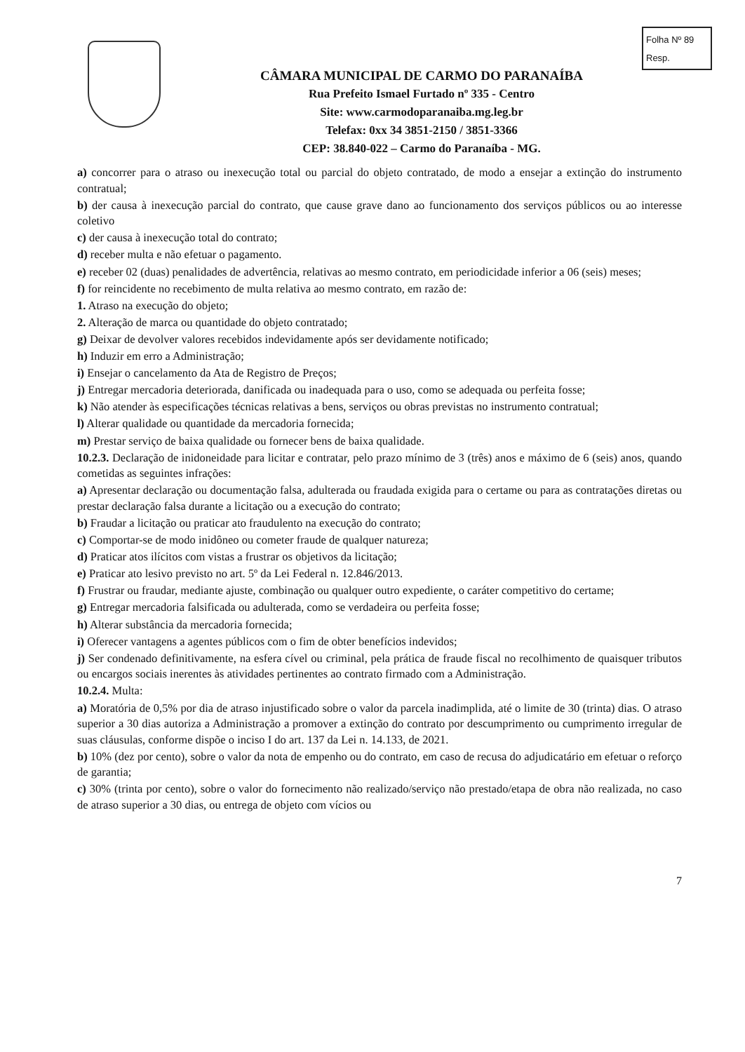Folha Nº 89
Resp.
CÂMARA MUNICIPAL DE CARMO DO PARANAÍBA
Rua Prefeito Ismael Furtado nº 335 - Centro
Site: www.carmodoparanaiba.mg.leg.br
Telefax: 0xx 34 3851-2150 / 3851-3366
CEP: 38.840-022 – Carmo do Paranaíba - MG.
a) concorrer para o atraso ou inexecução total ou parcial do objeto contratado, de modo a ensejar a extinção do instrumento contratual;
b) der causa à inexecução parcial do contrato, que cause grave dano ao funcionamento dos serviços públicos ou ao interesse coletivo
c) der causa à inexecução total do contrato;
d) receber multa e não efetuar o pagamento.
e) receber 02 (duas) penalidades de advertência, relativas ao mesmo contrato, em periodicidade inferior a 06 (seis) meses;
f) for reincidente no recebimento de multa relativa ao mesmo contrato, em razão de:
1. Atraso na execução do objeto;
2. Alteração de marca ou quantidade do objeto contratado;
g) Deixar de devolver valores recebidos indevidamente após ser devidamente notificado;
h) Induzir em erro a Administração;
i) Ensejar o cancelamento da Ata de Registro de Preços;
j) Entregar mercadoria deteriorada, danificada ou inadequada para o uso, como se adequada ou perfeita fosse;
k) Não atender às especificações técnicas relativas a bens, serviços ou obras previstas no instrumento contratual;
l) Alterar qualidade ou quantidade da mercadoria fornecida;
m) Prestar serviço de baixa qualidade ou fornecer bens de baixa qualidade.
10.2.3. Declaração de inidoneidade para licitar e contratar, pelo prazo mínimo de 3 (três) anos e máximo de 6 (seis) anos, quando cometidas as seguintes infrações:
a) Apresentar declaração ou documentação falsa, adulterada ou fraudada exigida para o certame ou para as contratações diretas ou prestar declaração falsa durante a licitação ou a execução do contrato;
b) Fraudar a licitação ou praticar ato fraudulento na execução do contrato;
c) Comportar-se de modo inidôneo ou cometer fraude de qualquer natureza;
d) Praticar atos ilícitos com vistas a frustrar os objetivos da licitação;
e) Praticar ato lesivo previsto no art. 5º da Lei Federal n. 12.846/2013.
f) Frustrar ou fraudar, mediante ajuste, combinação ou qualquer outro expediente, o caráter competitivo do certame;
g) Entregar mercadoria falsificada ou adulterada, como se verdadeira ou perfeita fosse;
h) Alterar substância da mercadoria fornecida;
i) Oferecer vantagens a agentes públicos com o fim de obter benefícios indevidos;
j) Ser condenado definitivamente, na esfera cível ou criminal, pela prática de fraude fiscal no recolhimento de quaisquer tributos ou encargos sociais inerentes às atividades pertinentes ao contrato firmado com a Administração.
10.2.4. Multa:
a) Moratória de 0,5% por dia de atraso injustificado sobre o valor da parcela inadimplida, até o limite de 30 (trinta) dias. O atraso superior a 30 dias autoriza a Administração a promover a extinção do contrato por descumprimento ou cumprimento irregular de suas cláusulas, conforme dispõe o inciso I do art. 137 da Lei n. 14.133, de 2021.
b) 10% (dez por cento), sobre o valor da nota de empenho ou do contrato, em caso de recusa do adjudicatário em efetuar o reforço de garantia;
c) 30% (trinta por cento), sobre o valor do fornecimento não realizado/serviço não prestado/etapa de obra não realizada, no caso de atraso superior a 30 dias, ou entrega de objeto com vícios ou
7